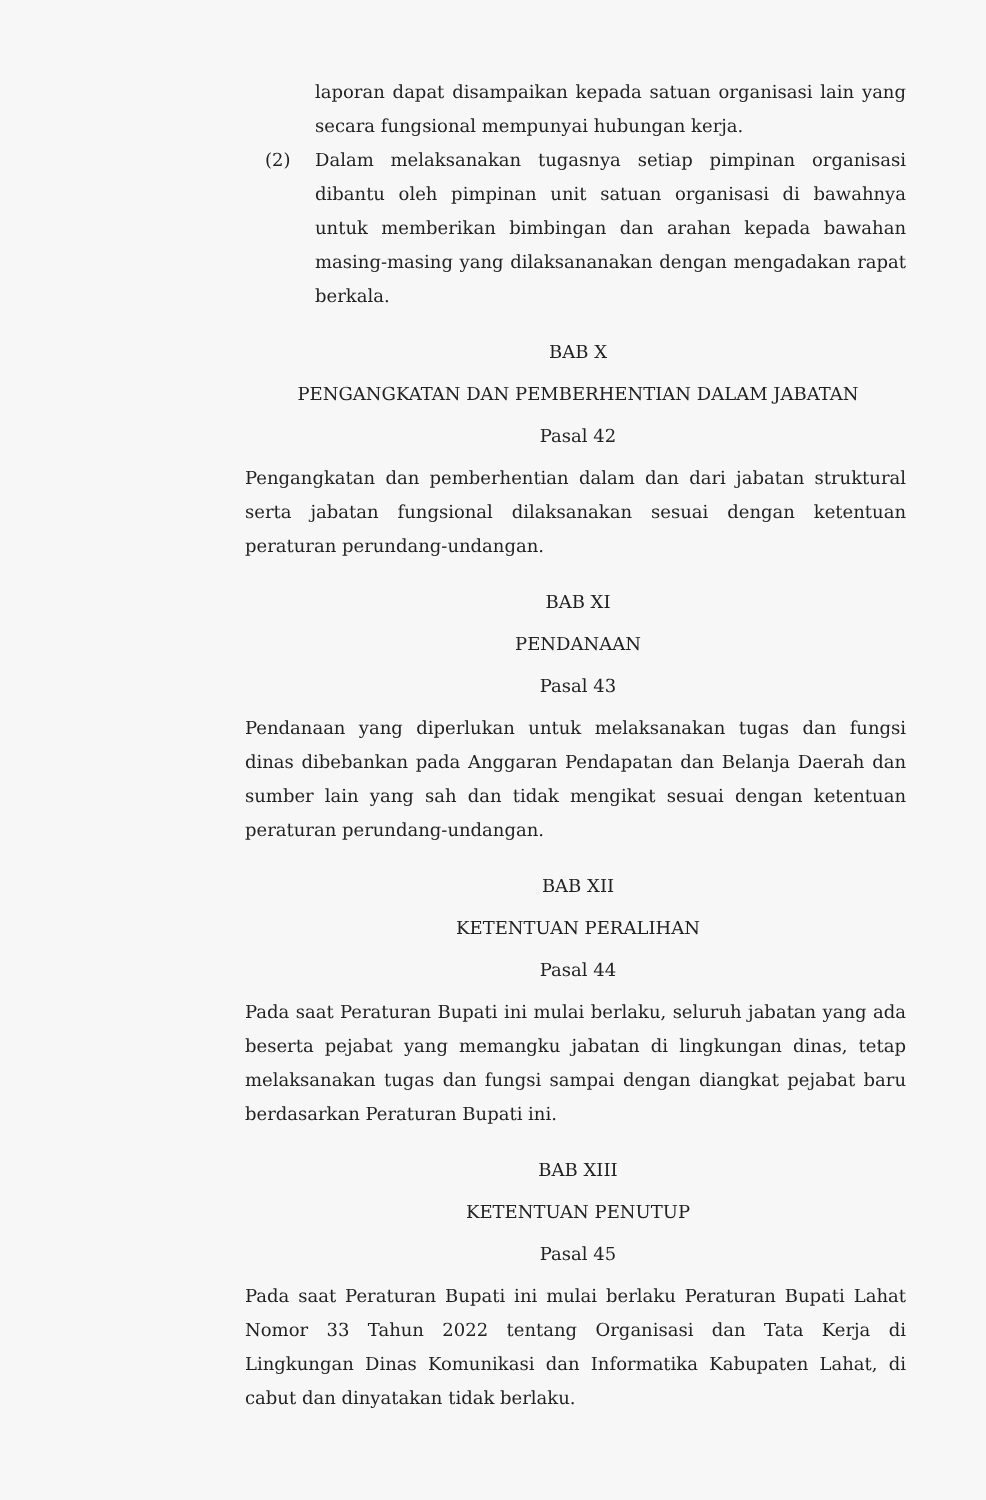laporan dapat disampaikan kepada satuan organisasi lain yang secara fungsional mempunyai hubungan kerja.
(2) Dalam melaksanakan tugasnya setiap pimpinan organisasi dibantu oleh pimpinan unit satuan organisasi di bawahnya untuk memberikan bimbingan dan arahan kepada bawahan masing-masing yang dilaksananakan dengan mengadakan rapat berkala.
BAB X
PENGANGKATAN DAN PEMBERHENTIAN DALAM JABATAN
Pasal 42
Pengangkatan dan pemberhentian dalam dan dari jabatan struktural serta jabatan fungsional dilaksanakan sesuai dengan ketentuan peraturan perundang-undangan.
BAB XI
PENDANAAN
Pasal 43
Pendanaan yang diperlukan untuk melaksanakan tugas dan fungsi dinas dibebankan pada Anggaran Pendapatan dan Belanja Daerah dan sumber lain yang sah dan tidak mengikat sesuai dengan ketentuan peraturan perundang-undangan.
BAB XII
KETENTUAN PERALIHAN
Pasal 44
Pada saat Peraturan Bupati ini mulai berlaku, seluruh jabatan yang ada beserta pejabat yang memangku jabatan di lingkungan dinas, tetap melaksanakan tugas dan fungsi sampai dengan diangkat pejabat baru berdasarkan Peraturan Bupati ini.
BAB XIII
KETENTUAN PENUTUP
Pasal 45
Pada saat Peraturan Bupati ini mulai berlaku Peraturan Bupati Lahat Nomor 33 Tahun 2022 tentang Organisasi dan Tata Kerja di Lingkungan Dinas Komunikasi dan Informatika Kabupaten Lahat, di cabut dan dinyatakan tidak berlaku.